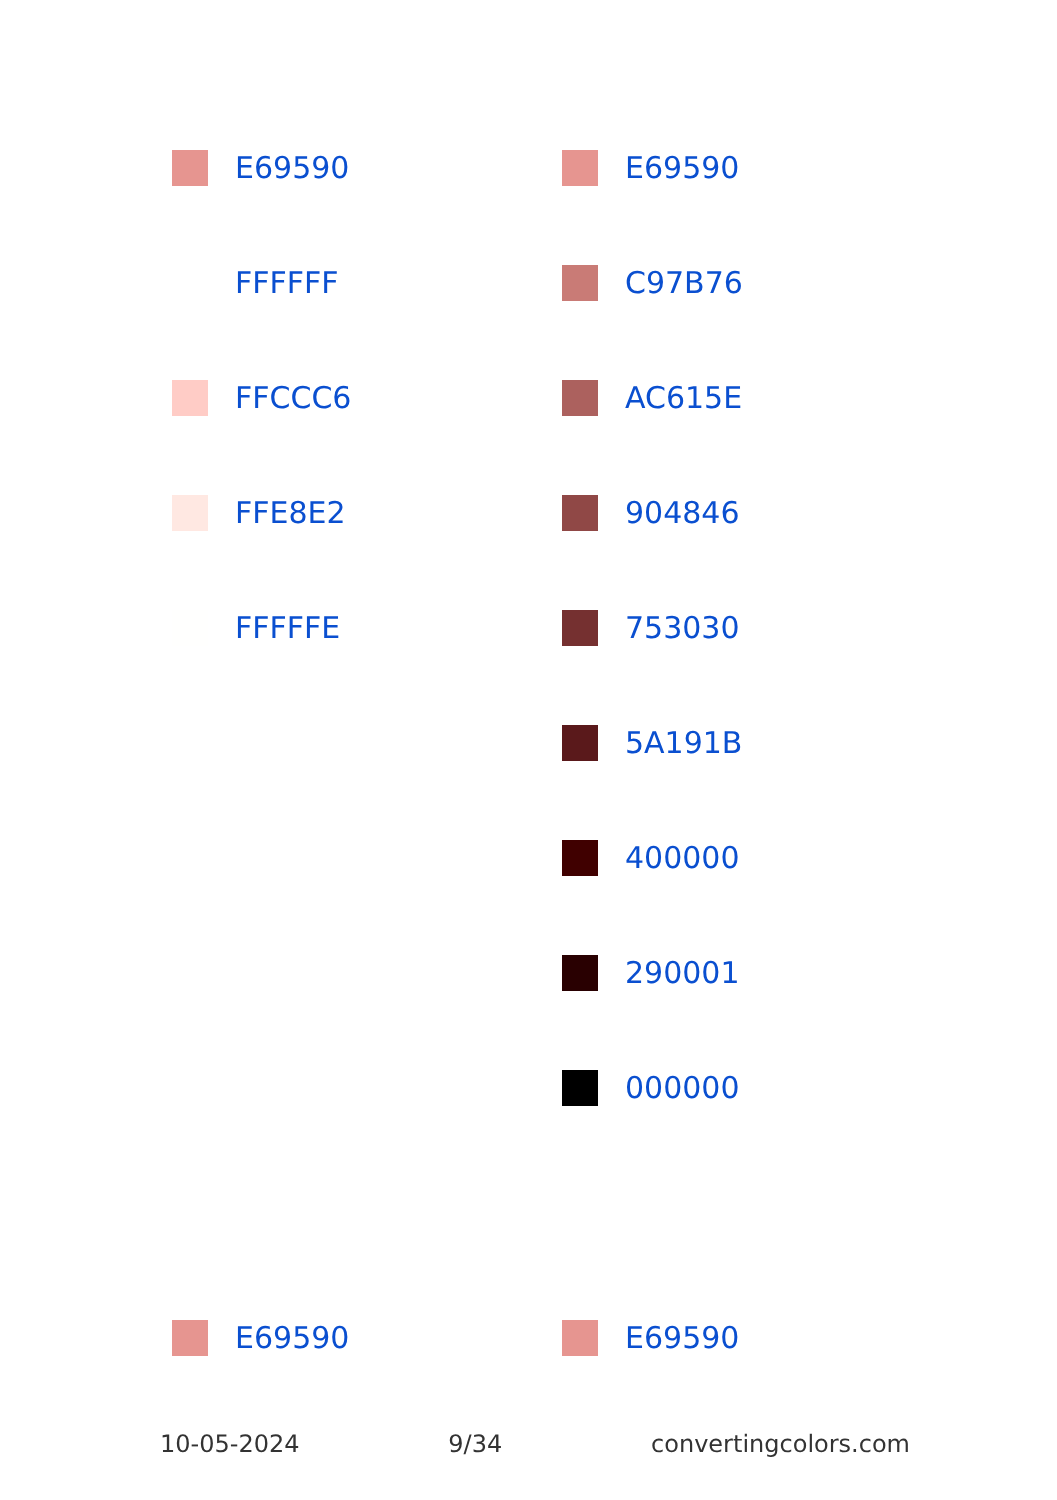E69590
FFFFFF
FFCCC6
FFE8E2
FFFFFE
E69590
C97B76
AC615E
904846
753030
5A191B
400000
290001
000000
E69590 E69590
10-05-2024 9/34 convertingcolors.com